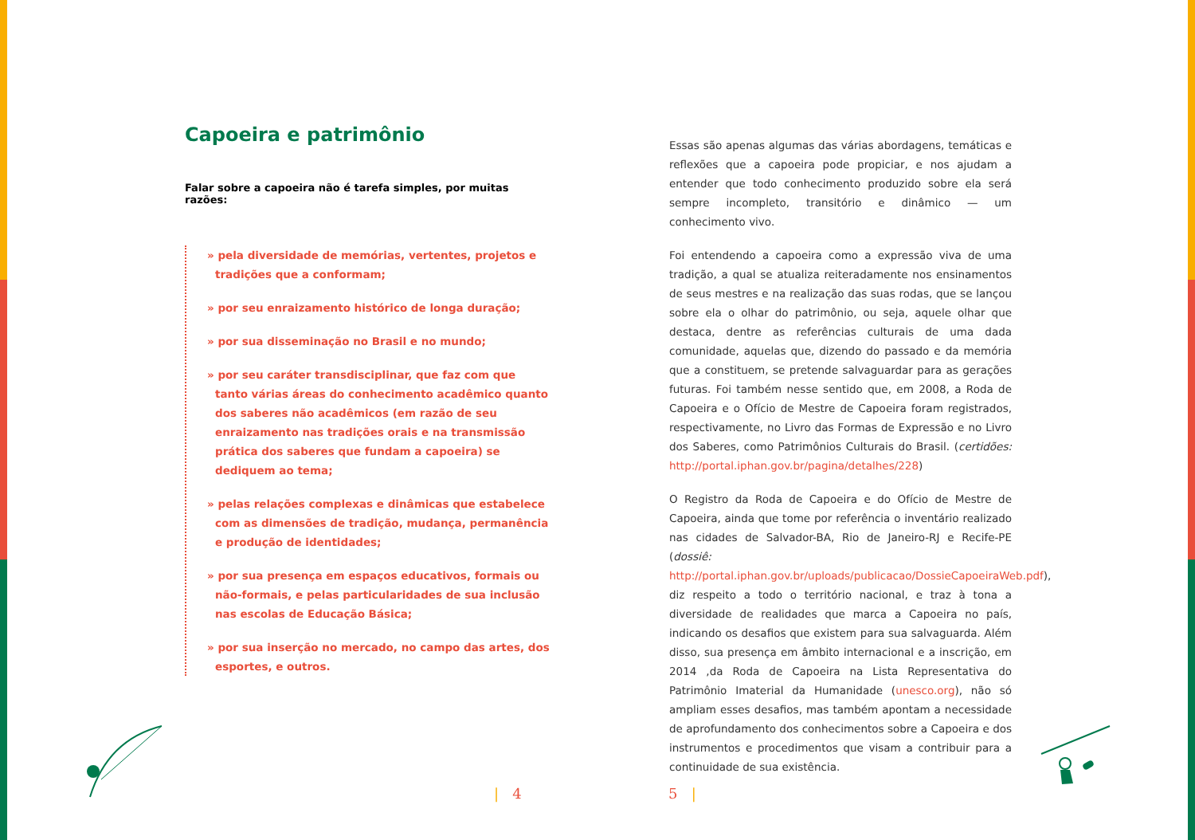Capoeira e patrimônio
Falar sobre a capoeira não é tarefa simples, por muitas razões:
» pela diversidade de memórias, vertentes, projetos e tradições que a conformam;
» por seu enraizamento histórico de longa duração;
» por sua disseminação no Brasil e no mundo;
» por seu caráter transdisciplinar, que faz com que tanto várias áreas do conhecimento acadêmico quanto dos saberes não acadêmicos (em razão de seu enraizamento nas tradições orais e na transmissão prática dos saberes que fundam a capoeira) se dediquem ao tema;
» pelas relações complexas e dinâmicas que estabelece com as dimensões de tradição, mudança, permanência e produção de identidades;
» por sua presença em espaços educativos, formais ou não-formais, e pelas particularidades de sua inclusão nas escolas de Educação Básica;
» por sua inserção no mercado, no campo das artes, dos esportes, e outros.
Essas são apenas algumas das várias abordagens, temáticas e reflexões que a capoeira pode propiciar, e nos ajudam a entender que todo conhecimento produzido sobre ela será sempre incompleto, transitório e dinâmico — um conhecimento vivo.
Foi entendendo a capoeira como a expressão viva de uma tradição, a qual se atualiza reiteradamente nos ensinamentos de seus mestres e na realização das suas rodas, que se lançou sobre ela o olhar do patrimônio, ou seja, aquele olhar que destaca, dentre as referências culturais de uma dada comunidade, aquelas que, dizendo do passado e da memória que a constituem, se pretende salvaguardar para as gerações futuras. Foi também nesse sentido que, em 2008, a Roda de Capoeira e o Ofício de Mestre de Capoeira foram registrados, respectivamente, no Livro das Formas de Expressão e no Livro dos Saberes, como Patrimônios Culturais do Brasil. (certidões: http://portal.iphan.gov.br/pagina/detalhes/228)
O Registro da Roda de Capoeira e do Ofício de Mestre de Capoeira, ainda que tome por referência o inventário realizado nas cidades de Salvador-BA, Rio de Janeiro-RJ e Recife-PE (dossiê: http://portal.iphan.gov.br/uploads/publicacao/DossieCapoeiraWeb.pdf), diz respeito a todo o território nacional, e traz à tona a diversidade de realidades que marca a Capoeira no país, indicando os desafios que existem para sua salvaguarda. Além disso, sua presença em âmbito internacional e a inscrição, em 2014 ,da Roda de Capoeira na Lista Representativa do Patrimônio Imaterial da Humanidade (unesco.org), não só ampliam esses desafios, mas também apontam a necessidade de aprofundamento dos conhecimentos sobre a Capoeira e dos instrumentos e procedimentos que visam a contribuir para a continuidade de sua existência.
| 4 5 |